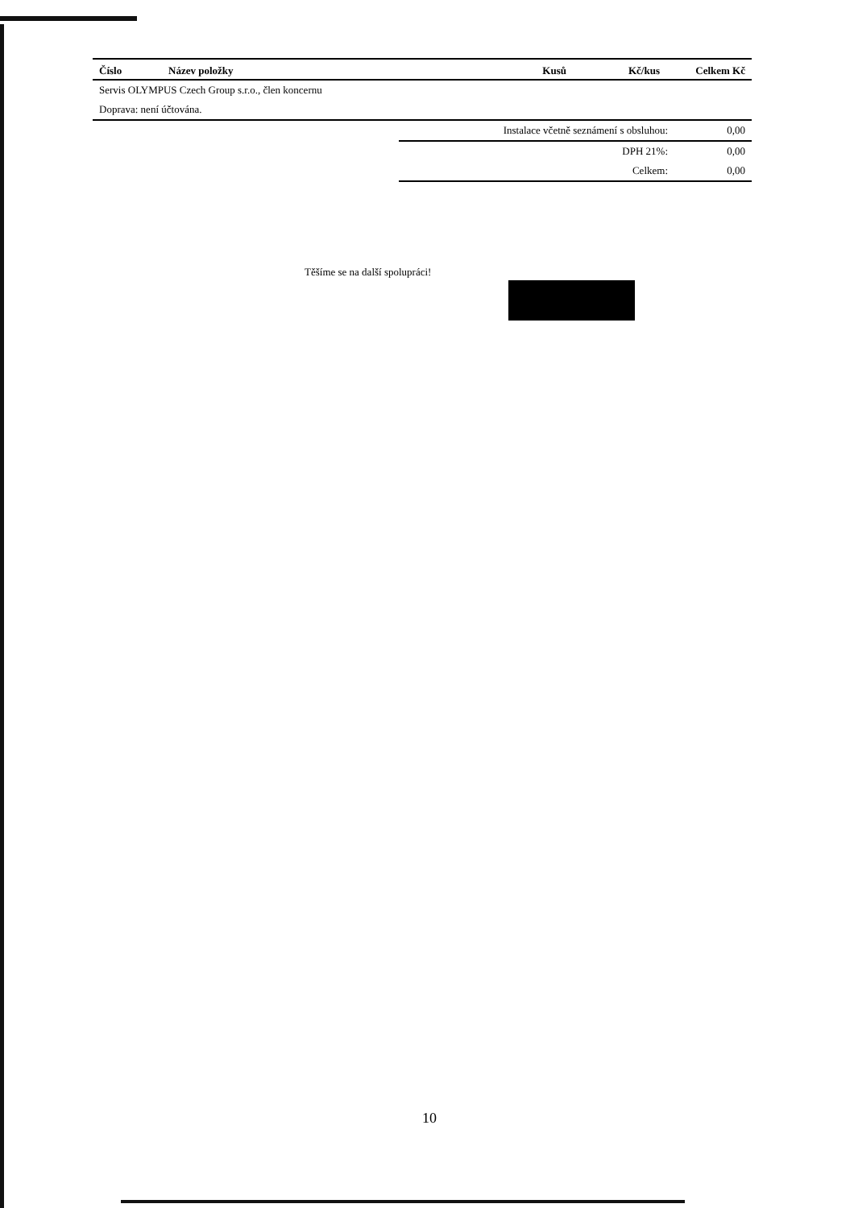| Číslo | Název položky | Kusů | Kč/kus | Celkem Kč |
| --- | --- | --- | --- | --- |
| Servis OLYMPUS Czech Group s.r.o., člen koncernu | | | | |
| Doprava: není účtována. | | | | |
| Instalace včetně seznámení s obsluhou: | 0,00 |
| DPH 21%: | 0,00 |
| Celkem: | 0,00 |
Těšíme se na další spolupráci!
10